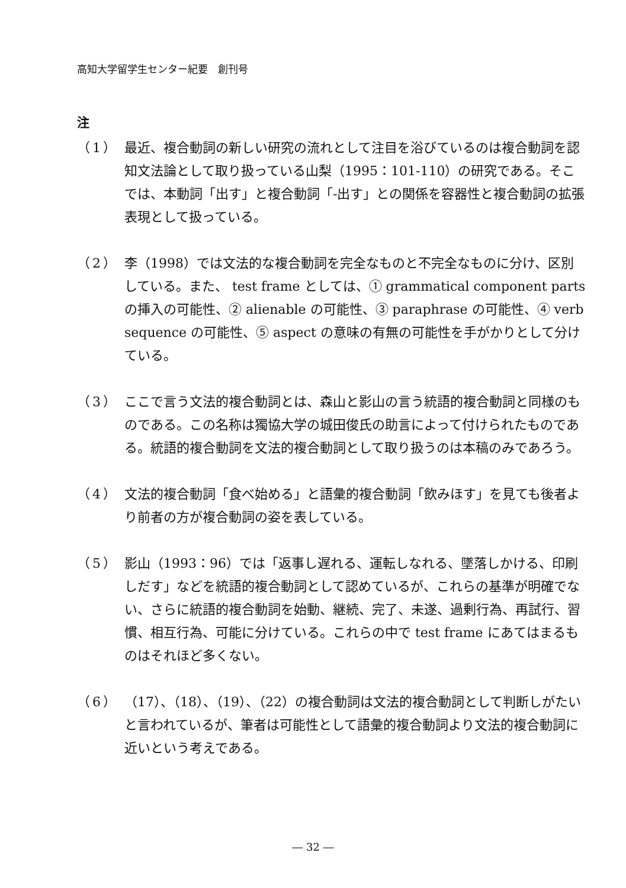高知大学留学生センター紀要　創刊号
注
（1） 最近、複合動詞の新しい研究の流れとして注目を浴びているのは複合動詞を認知文法論として取り扱っている山梨（1995：101-110）の研究である。そこでは、本動詞「出す」と複合動詞「-出す」との関係を容器性と複合動詞の拡張表現として扱っている。
（2） 李（1998）では文法的な複合動詞を完全なものと不完全なものに分け、区別している。また、 test frame としては、① grammatical component parts の挿入の可能性、② alienable の可能性、③ paraphrase の可能性、④ verb sequence の可能性、⑤ aspect の意味の有無の可能性を手がかりとして分けている。
（3） ここで言う文法的複合動詞とは、森山と影山の言う統語的複合動詞と同様のものである。この名称は獨協大学の城田俊氏の助言によって付けられたものである。統語的複合動詞を文法的複合動詞として取り扱うのは本稿のみであろう。
（4） 文法的複合動詞「食べ始める」と語彙的複合動詞「飲みほす」を見ても後者より前者の方が複合動詞の姿を表している。
（5） 影山（1993：96）では「返事し遅れる、運転しなれる、墜落しかける、印刷しだす」などを統語的複合動詞として認めているが、これらの基準が明確でない、さらに統語的複合動詞を始動、継続、完了、未遂、過剰行為、再試行、習慣、相互行為、可能に分けている。これらの中で test frame にあてはまるものはそれほど多くない。
（6） （17）、（18）、（19）、（22）の複合動詞は文法的複合動詞として判断しがたいと言われているが、筆者は可能性として語彙的複合動詞より文法的複合動詞に近いという考えである。
― 32 ―